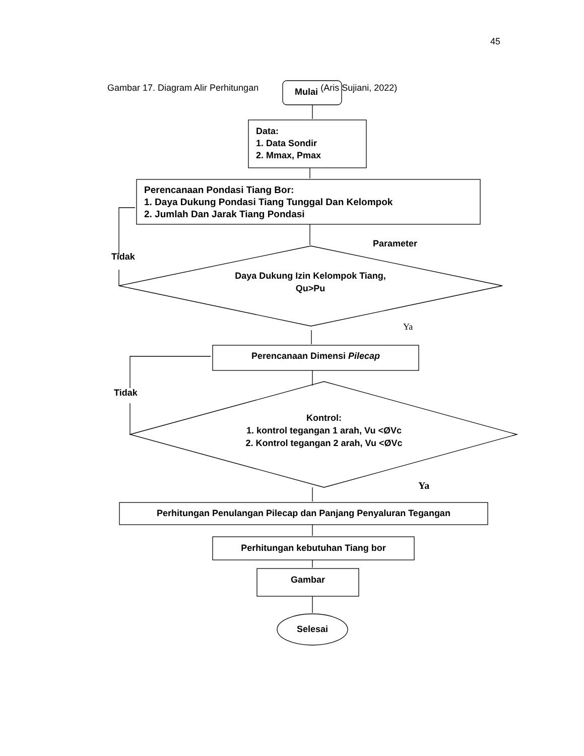45
Gambar 17. Diagram Alir Perhitungan (Aris Sujiani, 2022)
Mulai
Data:
1. Data Sondir
2. Mmax, Pmax
Perencanaan Pondasi Tiang Bor:
1. Daya Dukung Pondasi Tiang Tunggal Dan Kelompok
2. Jumlah Dan Jarak Tiang Pondasi
Parameter
Tidak
Daya Dukung Izin Kelompok Tiang,
Qu>Pu
Ya
Perencanaan Dimensi Pilecap
Tidak
Kontrol:
1. kontrol tegangan 1 arah, Vu <ØVc
2. Kontrol tegangan 2 arah, Vu <ØVc
Ya
Perhitungan Penulangan Pilecap dan Panjang Penyaluran Tegangan
Perhitungan kebutuhan Tiang bor
Gambar
Selesai